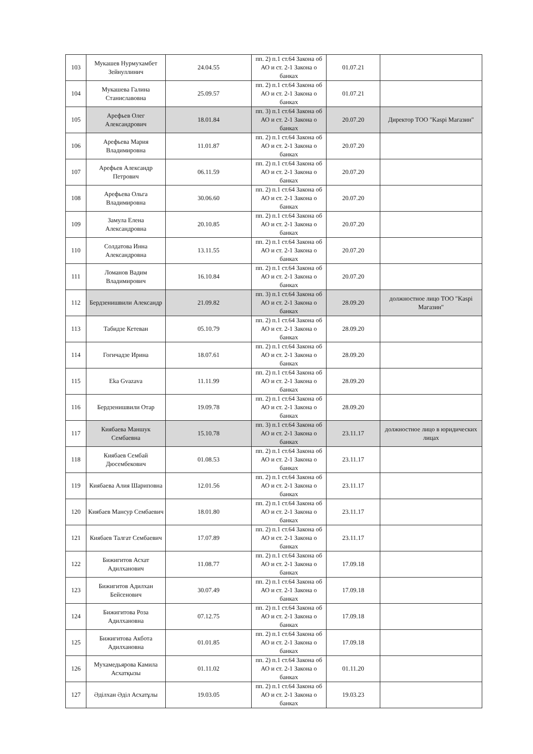| 103 | Мукашев Нурмухамбет Зейнуллинич | 24.04.55 | пп. 2) п.1 ст.64 Закона об АО и ст. 2-1 Закона о банках | 01.07.21 | |
| 104 | Мукашева Галина Станиславовна | 25.09.57 | пп. 2) п.1 ст.64 Закона об АО и ст. 2-1 Закона о банках | 01.07.21 | |
| 105 | Арефьев Олег Александрович | 18.01.84 | пп. 3) п.1 ст.64 Закона об АО и ст. 2-1 Закона о банках | 20.07.20 | Директор ТОО "Kaspi Магазин" |
| 106 | Арефьева Мария Владимировна | 11.01.87 | пп. 2) п.1 ст.64 Закона об АО и ст. 2-1 Закона о банках | 20.07.20 | |
| 107 | Арефьев Александр Петрович | 06.11.59 | пп. 2) п.1 ст.64 Закона об АО и ст. 2-1 Закона о банках | 20.07.20 | |
| 108 | Арефьева Ольга Владимировна | 30.06.60 | пп. 2) п.1 ст.64 Закона об АО и ст. 2-1 Закона о банках | 20.07.20 | |
| 109 | Замула Елена Александровна | 20.10.85 | пп. 2) п.1 ст.64 Закона об АО и ст. 2-1 Закона о банках | 20.07.20 | |
| 110 | Солдатова Инна Александровна | 13.11.55 | пп. 2) п.1 ст.64 Закона об АО и ст. 2-1 Закона о банках | 20.07.20 | |
| 111 | Ломанов Вадим Владимирович | 16.10.84 | пп. 2) п.1 ст.64 Закона об АО и ст. 2-1 Закона о банках | 20.07.20 | |
| 112 | Бердзенишвили Александр | 21.09.82 | пп. 3) п.1 ст.64 Закона об АО и ст. 2-1 Закона о банках | 28.09.20 | должностное лицо ТОО "Kaspi Магазин" |
| 113 | Табидзе Кетеван | 05.10.79 | пп. 2) п.1 ст.64 Закона об АО и ст. 2-1 Закона о банках | 28.09.20 | |
| 114 | Гогичадзе Ирина | 18.07.61 | пп. 2) п.1 ст.64 Закона об АО и ст. 2-1 Закона о банках | 28.09.20 | |
| 115 | Eka Gvazava | 11.11.99 | пп. 2) п.1 ст.64 Закона об АО и ст. 2-1 Закона о банках | 28.09.20 | |
| 116 | Бердзенишвили Отар | 19.09.78 | пп. 2) п.1 ст.64 Закона об АО и ст. 2-1 Закона о банках | 28.09.20 | |
| 117 | Киябаева Маншук Сембаевна | 15.10.78 | пп. 3) п.1 ст.64 Закона об АО и ст. 2-1 Закона о банках | 23.11.17 | должностное лицо в юридических лицах |
| 118 | Киябаев Сембай Дюсембекович | 01.08.53 | пп. 2) п.1 ст.64 Закона об АО и ст. 2-1 Закона о банках | 23.11.17 | |
| 119 | Киябаева Алия Шариповна | 12.01.56 | пп. 2) п.1 ст.64 Закона об АО и ст. 2-1 Закона о банках | 23.11.17 | |
| 120 | Киябаев Мансур Сембаевич | 18.01.80 | пп. 2) п.1 ст.64 Закона об АО и ст. 2-1 Закона о банках | 23.11.17 | |
| 121 | Киябаев Талгат Сембаевич | 17.07.89 | пп. 2) п.1 ст.64 Закона об АО и ст. 2-1 Закона о банках | 23.11.17 | |
| 122 | Бижигитов Асхат Адилханович | 11.08.77 | пп. 2) п.1 ст.64 Закона об АО и ст. 2-1 Закона о банках | 17.09.18 | |
| 123 | Бижигитов Адилхан Бейсенович | 30.07.49 | пп. 2) п.1 ст.64 Закона об АО и ст. 2-1 Закона о банках | 17.09.18 | |
| 124 | Бижигитова Роза Адилхановна | 07.12.75 | пп. 2) п.1 ст.64 Закона об АО и ст. 2-1 Закона о банках | 17.09.18 | |
| 125 | Бижигитова Акбота Адилхановна | 01.01.85 | пп. 2) п.1 ст.64 Закона об АО и ст. 2-1 Закона о банках | 17.09.18 | |
| 126 | Мухамедьярова Камила Асхатқызы | 01.11.02 | пп. 2) п.1 ст.64 Закона об АО и ст. 2-1 Закона о банках | 01.11.20 | |
| 127 | Әділхан Әділ Асхатұлы | 19.03.05 | пп. 2) п.1 ст.64 Закона об АО и ст. 2-1 Закона о банках | 19.03.23 | |